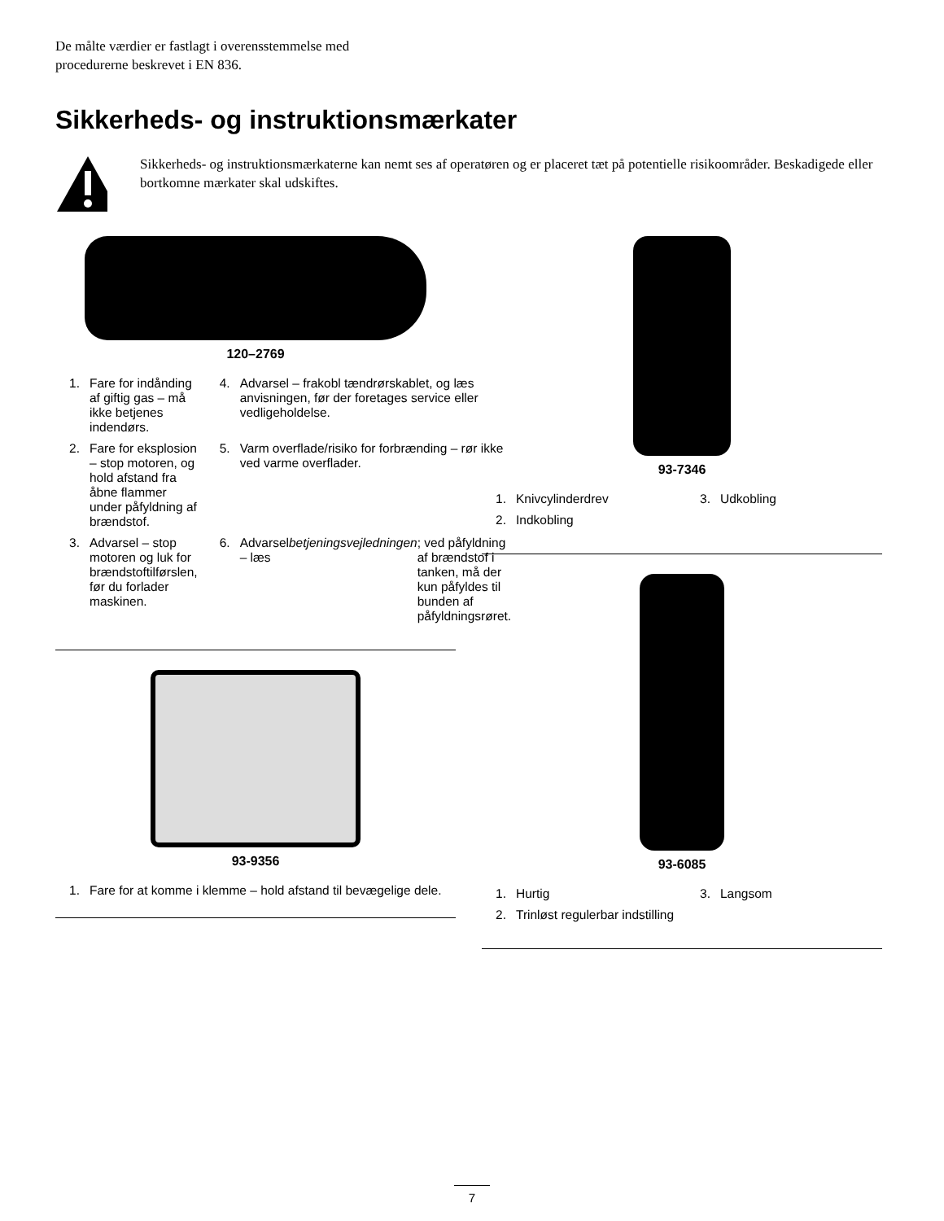De målte værdier er fastlagt i overensstemmelse med
procedurerne beskrevet i EN 836.
Sikkerheds- og instruktionsmærkater
Sikkerheds- og instruktionsmærkaterne kan nemt ses af operatøren og er placeret tæt på potentielle risikoområder. Beskadigede eller bortkomne mærkater skal udskiftes.
120–2769
1. Fare for indånding af giftig gas – må ikke betjenes indendørs.
4. Advarsel – frakobl tændrørskablet, og læs anvisningen, før der foretages service eller vedligeholdelse.
2. Fare for eksplosion – stop motoren, og hold afstand fra åbne flammer under påfyldning af brændstof.
5. Varm overflade/risiko for forbrænding – rør ikke ved varme overflader.
3. Advarsel – stop motoren og luk for brændstoftilførslen, før du forlader maskinen.
6. Advarsel – læs betjeningsvejledningen; ved påfyldning af brændstof i tanken, må der kun påfyldes til bunden af påfyldningsrøret.
93-9356
1. Fare for at komme i klemme – hold afstand til bevægelige dele.
93-7346
1. Knivcylinderdrev
3. Udkobling
2. Indkobling
93-6085
1. Hurtig
3. Langsom
2. Trinløst regulerbar indstilling
7